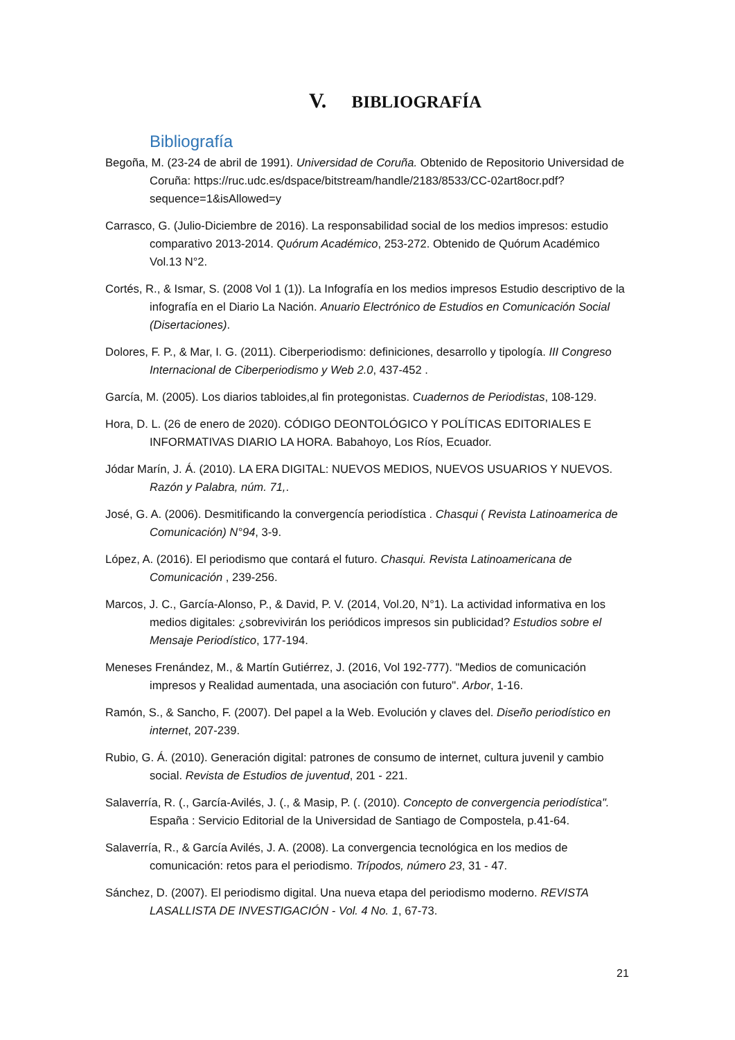V. BIBLIOGRAFÍA
Bibliografía
Begoña, M. (23-24 de abril de 1991). Universidad de Coruña. Obtenido de Repositorio Universidad de Coruña: https://ruc.udc.es/dspace/bitstream/handle/2183/8533/CC-02art8ocr.pdf?sequence=1&isAllowed=y
Carrasco, G. (Julio-Diciembre de 2016). La responsabilidad social de los medios impresos: estudio comparativo 2013-2014. Quórum Académico, 253-272. Obtenido de Quórum Académico Vol.13 N°2.
Cortés, R., & Ismar, S. (2008 Vol 1 (1)). La Infografía en los medios impresos Estudio descriptivo de la infografía en el Diario La Nación. Anuario Electrónico de Estudios en Comunicación Social (Disertaciones).
Dolores, F. P., & Mar, I. G. (2011). Ciberperiodismo: definiciones, desarrollo y tipología. III Congreso Internacional de Ciberperiodismo y Web 2.0, 437-452 .
García, M. (2005). Los diarios tabloides,al fin protegonistas. Cuadernos de Periodistas, 108-129.
Hora, D. L. (26 de enero de 2020). CÓDIGO DEONTOLÓGICO Y POLÍTICAS EDITORIALES E INFORMATIVAS DIARIO LA HORA. Babahoyo, Los Ríos, Ecuador.
Jódar Marín, J. Á. (2010). LA ERA DIGITAL: NUEVOS MEDIOS, NUEVOS USUARIOS Y NUEVOS. Razón y Palabra, núm. 71,.
José, G. A. (2006). Desmitificando la convergencía periodística . Chasqui ( Revista Latinoamerica de Comunicación) N°94, 3-9.
López, A. (2016). El periodismo que contará el futuro. Chasqui. Revista Latinoamericana de Comunicación , 239-256.
Marcos, J. C., García-Alonso, P., & David, P. V. (2014, Vol.20, N°1). La actividad informativa en los medios digitales: ¿sobrevivirán los periódicos impresos sin publicidad? Estudios sobre el Mensaje Periodístico, 177-194.
Meneses Frenández, M., & Martín Gutiérrez, J. (2016, Vol 192-777). "Medios de comunicación impresos y Realidad aumentada, una asociación con futuro". Arbor, 1-16.
Ramón, S., & Sancho, F. (2007). Del papel a la Web. Evolución y claves del. Diseño periodístico en internet, 207-239.
Rubio, G. Á. (2010). Generación digital: patrones de consumo de internet, cultura juvenil y cambio social. Revista de Estudios de juventud, 201 - 221.
Salaverría, R. (., García-Avilés, J. (., & Masip, P. (. (2010). Concepto de convergencia periodística". España : Servicio Editorial de la Universidad de Santiago de Compostela, p.41-64.
Salaverría, R., & García Avilés, J. A. (2008). La convergencia tecnológica en los medios de comunicación: retos para el periodismo. Trípodos, número 23, 31 - 47.
Sánchez, D. (2007). El periodismo digital. Una nueva etapa del periodismo moderno. REVISTA LASALLISTA DE INVESTIGACIÓN - Vol. 4 No. 1, 67-73.
21